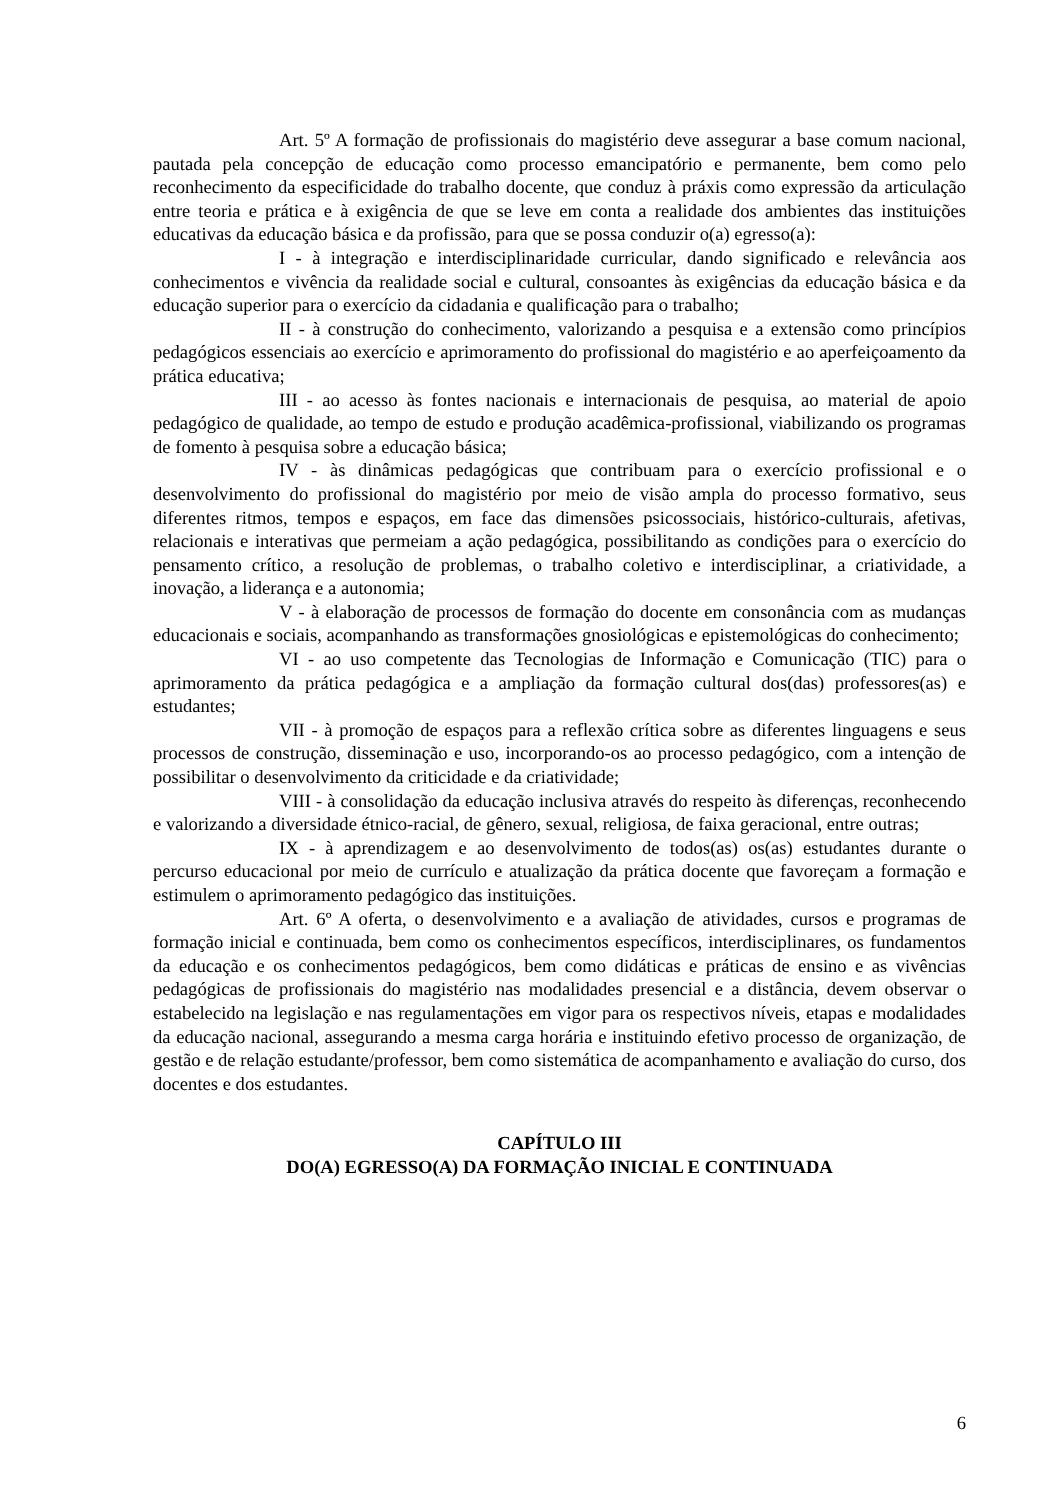Art. 5º A formação de profissionais do magistério deve assegurar a base comum nacional, pautada pela concepção de educação como processo emancipatório e permanente, bem como pelo reconhecimento da especificidade do trabalho docente, que conduz à práxis como expressão da articulação entre teoria e prática e à exigência de que se leve em conta a realidade dos ambientes das instituições educativas da educação básica e da profissão, para que se possa conduzir o(a) egresso(a):
I - à integração e interdisciplinaridade curricular, dando significado e relevância aos conhecimentos e vivência da realidade social e cultural, consoantes às exigências da educação básica e da educação superior para o exercício da cidadania e qualificação para o trabalho;
II - à construção do conhecimento, valorizando a pesquisa e a extensão como princípios pedagógicos essenciais ao exercício e aprimoramento do profissional do magistério e ao aperfeiçoamento da prática educativa;
III - ao acesso às fontes nacionais e internacionais de pesquisa, ao material de apoio pedagógico de qualidade, ao tempo de estudo e produção acadêmica-profissional, viabilizando os programas de fomento à pesquisa sobre a educação básica;
IV - às dinâmicas pedagógicas que contribuam para o exercício profissional e o desenvolvimento do profissional do magistério por meio de visão ampla do processo formativo, seus diferentes ritmos, tempos e espaços, em face das dimensões psicossociais, histórico-culturais, afetivas, relacionais e interativas que permeiam a ação pedagógica, possibilitando as condições para o exercício do pensamento crítico, a resolução de problemas, o trabalho coletivo e interdisciplinar, a criatividade, a inovação, a liderança e a autonomia;
V - à elaboração de processos de formação do docente em consonância com as mudanças educacionais e sociais, acompanhando as transformações gnosiológicas e epistemológicas do conhecimento;
VI - ao uso competente das Tecnologias de Informação e Comunicação (TIC) para o aprimoramento da prática pedagógica e a ampliação da formação cultural dos(das) professores(as) e estudantes;
VII - à promoção de espaços para a reflexão crítica sobre as diferentes linguagens e seus processos de construção, disseminação e uso, incorporando-os ao processo pedagógico, com a intenção de possibilitar o desenvolvimento da criticidade e da criatividade;
VIII - à consolidação da educação inclusiva através do respeito às diferenças, reconhecendo e valorizando a diversidade étnico-racial, de gênero, sexual, religiosa, de faixa geracional, entre outras;
IX - à aprendizagem e ao desenvolvimento de todos(as) os(as) estudantes durante o percurso educacional por meio de currículo e atualização da prática docente que favoreçam a formação e estimulem o aprimoramento pedagógico das instituições.
Art. 6º A oferta, o desenvolvimento e a avaliação de atividades, cursos e programas de formação inicial e continuada, bem como os conhecimentos específicos, interdisciplinares, os fundamentos da educação e os conhecimentos pedagógicos, bem como didáticas e práticas de ensino e as vivências pedagógicas de profissionais do magistério nas modalidades presencial e a distância, devem observar o estabelecido na legislação e nas regulamentações em vigor para os respectivos níveis, etapas e modalidades da educação nacional, assegurando a mesma carga horária e instituindo efetivo processo de organização, de gestão e de relação estudante/professor, bem como sistemática de acompanhamento e avaliação do curso, dos docentes e dos estudantes.
CAPÍTULO III
DO(A) EGRESSO(A) DA FORMAÇÃO INICIAL E CONTINUADA
6